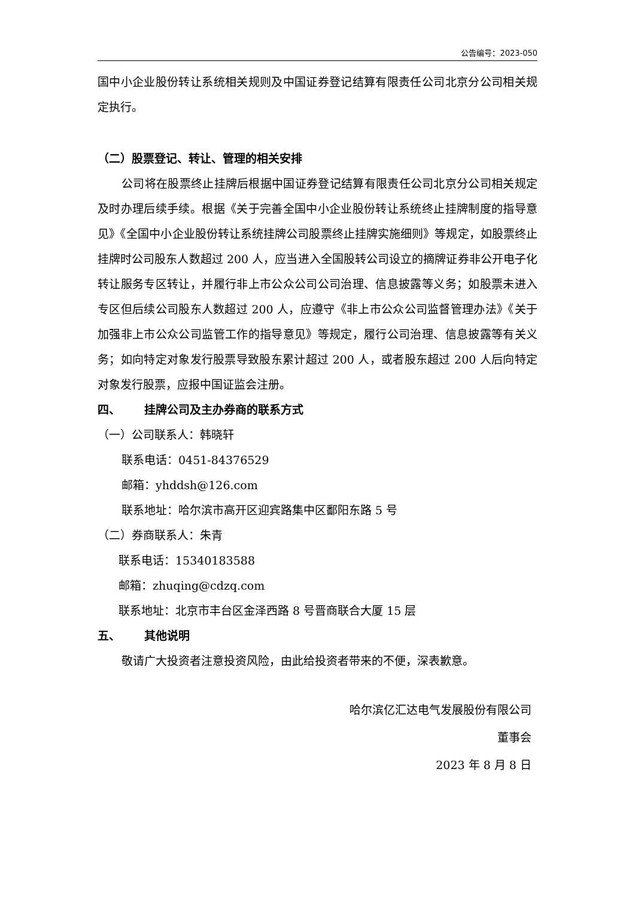公告编号：2023-050
国中小企业股份转让系统相关规则及中国证券登记结算有限责任公司北京分公司相关规定执行。
（二）股票登记、转让、管理的相关安排
公司将在股票终止挂牌后根据中国证券登记结算有限责任公司北京分公司相关规定及时办理后续手续。根据《关于完善全国中小企业股份转让系统终止挂牌制度的指导意见》《全国中小企业股份转让系统挂牌公司股票终止挂牌实施细则》等规定，如股票终止挂牌时公司股东人数超过 200 人，应当进入全国股转公司设立的摘牌证券非公开电子化转让服务专区转让，并履行非上市公众公司公司治理、信息披露等义务；如股票未进入专区但后续公司股东人数超过 200 人，应遵守《非上市公众公司监督管理办法》《关于加强非上市公众公司监管工作的指导意见》等规定，履行公司治理、信息披露等有关义务；如向特定对象发行股票导致股东累计超过 200 人，或者股东超过 200 人后向特定对象发行股票，应报中国证监会注册。
四、 挂牌公司及主办券商的联系方式
（一）公司联系人：韩晓轩
联系电话：0451-84376529
邮箱：yhddsh@126.com
联系地址：哈尔滨市高开区迎宾路集中区鄱阳东路 5 号
（二）券商联系人：朱青
联系电话：15340183588
邮箱：zhuqing@cdzq.com
联系地址：北京市丰台区金泽西路 8 号晋商联合大厦 15 层
五、 其他说明
敬请广大投资者注意投资风险，由此给投资者带来的不便，深表歉意。
哈尔滨亿汇达电气发展股份有限公司
董事会
2023 年 8 月 8 日